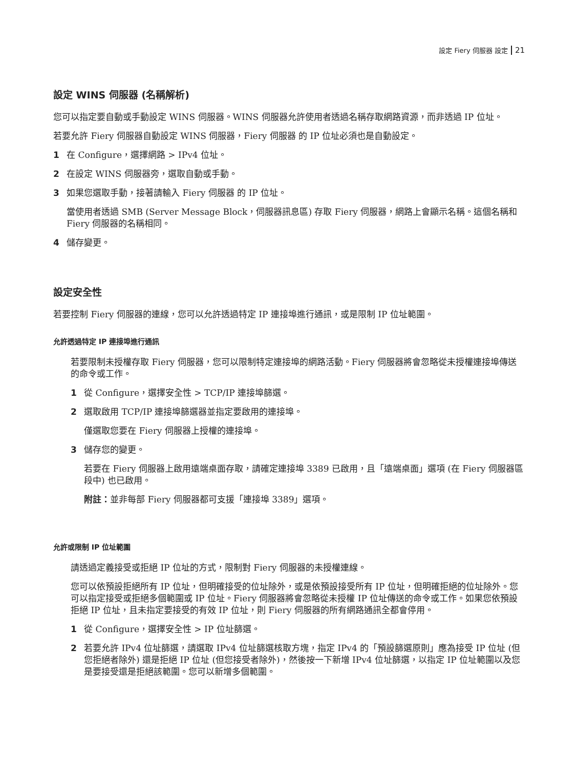設定 Fiery 伺服器 設定 21
設定 WINS 伺服器 (名稱解析)
您可以指定要自動或手動設定 WINS 伺服器。WINS 伺服器允許使用者透過名稱存取網路資源，而非透過 IP 位址。
若要允許 Fiery 伺服器自動設定 WINS 伺服器，Fiery 伺服器 的 IP 位址必須也是自動設定。
1 在 Configure，選擇網路 > IPv4 位址。
2 在設定 WINS 伺服器旁，選取自動或手動。
3 如果您選取手動，接著請輸入 Fiery 伺服器 的 IP 位址。
當使用者透過 SMB (Server Message Block，伺服器訊息區) 存取 Fiery 伺服器，網路上會顯示名稱。這個名稱和 Fiery 伺服器的名稱相同。
4 儲存變更。
設定安全性
若要控制 Fiery 伺服器的連線，您可以允許透過特定 IP 連接埠進行通訊，或是限制 IP 位址範圍。
允許透過特定 IP 連接埠進行通訊
若要限制未授權存取 Fiery 伺服器，您可以限制特定連接埠的網路活動。Fiery 伺服器將會忽略從未授權連接埠傳送的命令或工作。
1 從 Configure，選擇安全性 > TCP/IP 連接埠篩選。
2 選取啟用 TCP/IP 連接埠篩選器並指定要啟用的連接埠。
僅選取您要在 Fiery 伺服器上授權的連接埠。
3 儲存您的變更。
若要在 Fiery 伺服器上啟用遠端桌面存取，請確定連接埠 3389 已啟用，且「遠端桌面」選項 (在 Fiery 伺服器區段中) 也已啟用。
附註：並非每部 Fiery 伺服器都可支援「連接埠 3389」選項。
允許或限制 IP 位址範圍
請透過定義接受或拒絕 IP 位址的方式，限制對 Fiery 伺服器的未授權連線。
您可以依預設拒絕所有 IP 位址，但明確接受的位址除外，或是依預設接受所有 IP 位址，但明確拒絕的位址除外。您可以指定接受或拒絕多個範圍或 IP 位址。Fiery 伺服器將會忽略從未授權 IP 位址傳送的命令或工作。如果您依預設拒絕 IP 位址，且未指定要接受的有效 IP 位址，則 Fiery 伺服器的所有網路通訊全都會停用。
1 從 Configure，選擇安全性 > IP 位址篩選。
2 若要允許 IPv4 位址篩選，請選取 IPv4 位址篩選核取方塊，指定 IPv4 的「預設篩選原則」應為接受 IP 位址 (但您拒絕者除外) 還是拒絕 IP 位址 (但您接受者除外)，然後按一下新增 IPv4 位址篩選，以指定 IP 位址範圍以及您是要接受還是拒絕該範圍。您可以新增多個範圍。